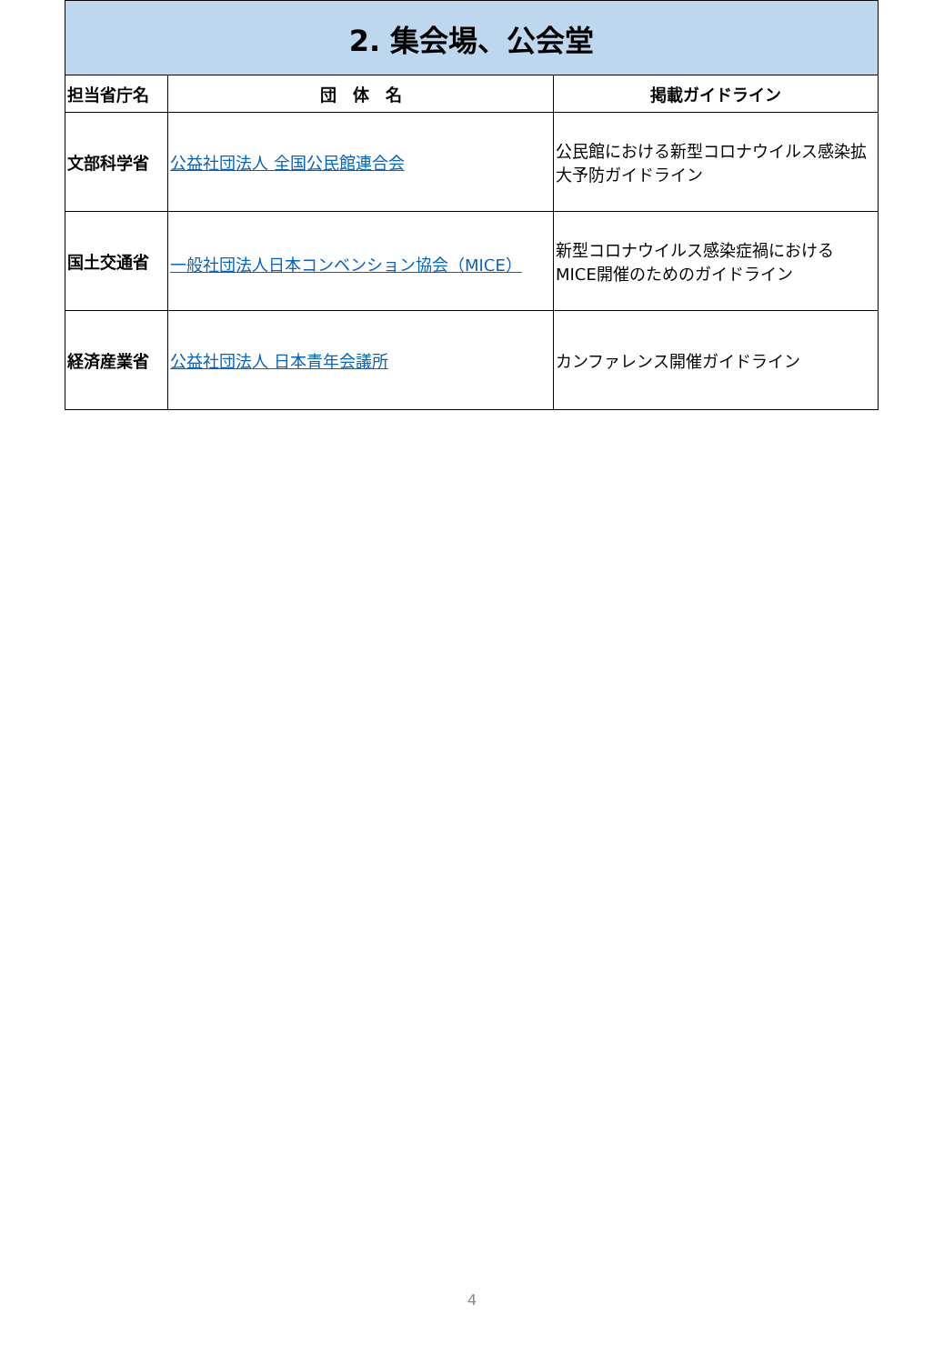| 2. 集会場、公会堂 | | |
| --- | --- | --- |
| 担当省庁名 | 団 体 名 | 掲載ガイドライン |
| 文部科学省 | 公益社団法人 全国公民館連合会 | 公民館における新型コロナウイルス感染拡大予防ガイドライン |
| 国土交通省 | 一般社団法人日本コンベンション協会（MICE） | 新型コロナウイルス感染症禍における MICE開催のためのガイドライン |
| 経済産業省 | 公益社団法人 日本青年会議所 | カンファレンス開催ガイドライン |
4